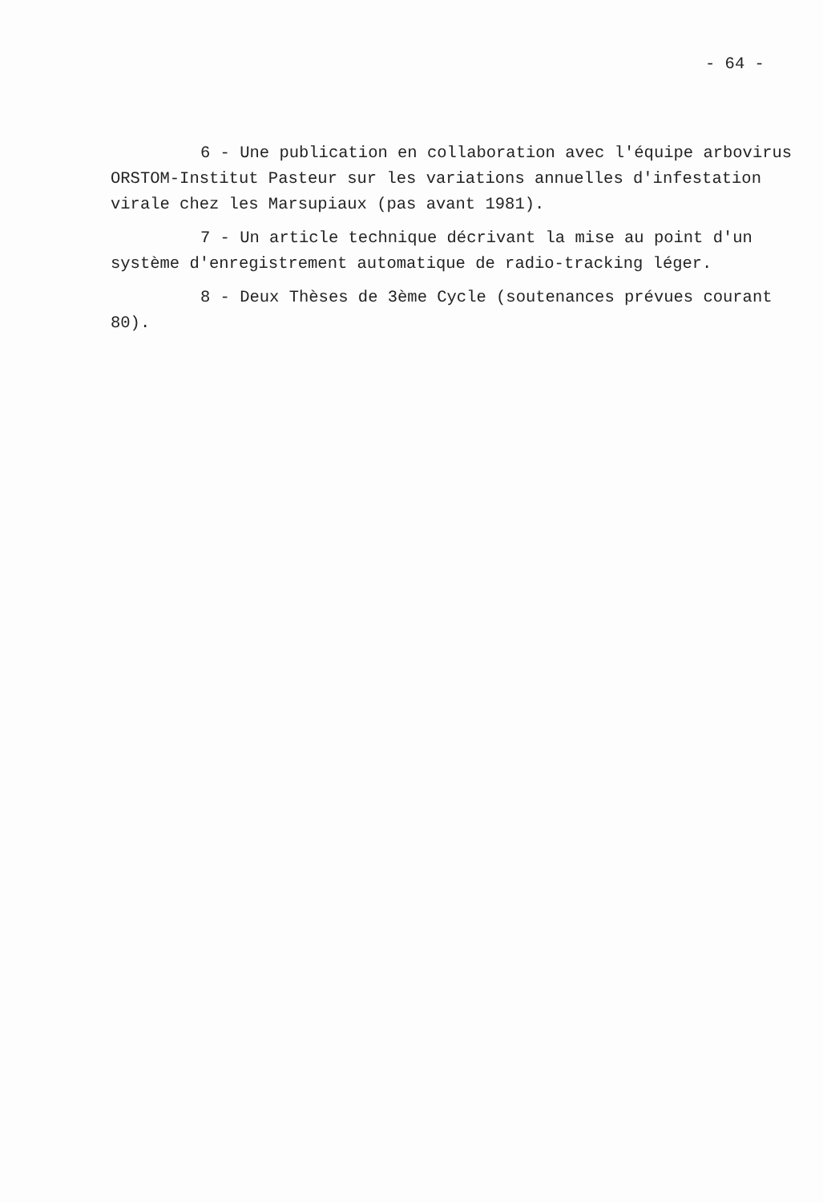- 64 -
6 - Une publication en collaboration avec l'équipe arbovirus
ORSTOM-Institut Pasteur sur les variations annuelles d'infestation
virale chez les Marsupiaux (pas avant 1981).
7 - Un article technique décrivant la mise au point d'un
système d'enregistrement automatique de radio-tracking léger.
8 - Deux Thèses de 3ème Cycle (soutenances prévues courant
80).